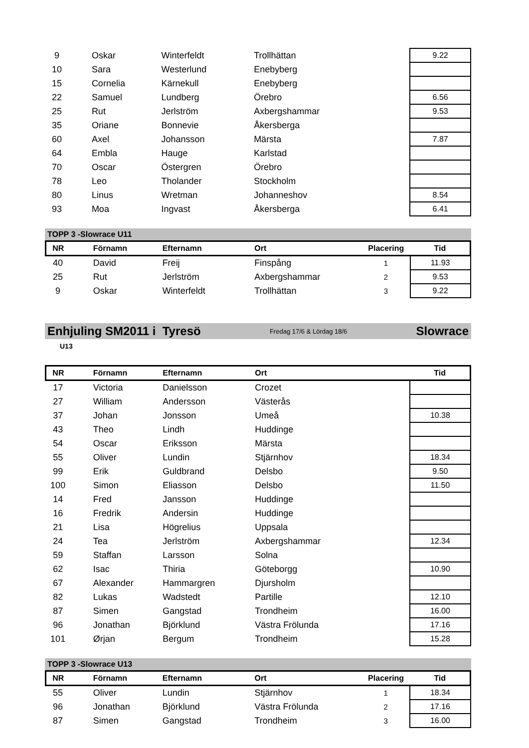| 9 | Oskar | Winterfeldt | Trollhättan | | 9.22 |
| 10 | Sara | Westerlund | Enebyberg | | |
| 15 | Cornelia | Kärnekull | Enebyberg | | |
| 22 | Samuel | Lundberg | Örebro | | 6.56 |
| 25 | Rut | Jerlström | Axbergshammar | | 9.53 |
| 35 | Oriane | Bonnevie | Åkersberga | | |
| 60 | Axel | Johansson | Märsta | | 7.87 |
| 64 | Embla | Hauge | Karlstad | | |
| 70 | Oscar | Östergren | Örebro | | |
| 78 | Leo | Tholander | Stockholm | | |
| 80 | Linus | Wretman | Johanneshov | | 8.54 |
| 93 | Moa | Ingvast | Åkersberga | | 6.41 |
TOPP 3 -Slowrace U11
| NR | Förnamn | Efternamn | Ort | Placering | Tid |
| --- | --- | --- | --- | --- | --- |
| 40 | David | Freij | Finspång | 1 | 11.93 |
| 25 | Rut | Jerlström | Axbergshammar | 2 | 9.53 |
| 9 | Oskar | Winterfeldt | Trollhättan | 3 | 9.22 |
Enhjuling SM2011 i Tyresö Fredag 17/6 & Lördag 18/6 Slowrace
U13
| NR | Förnamn | Efternamn | Ort | | Tid |
| --- | --- | --- | --- | --- | --- |
| 17 | Victoria | Danielsson | Crozet | | |
| 27 | William | Andersson | Västerås | | |
| 37 | Johan | Jonsson | Umeå | | 10.38 |
| 43 | Theo | Lindh | Huddinge | | |
| 54 | Oscar | Eriksson | Märsta | | |
| 55 | Oliver | Lundin | Stjärnhov | | 18.34 |
| 99 | Erik | Guldbrand | Delsbo | | 9.50 |
| 100 | Simon | Eliasson | Delsbo | | 11.50 |
| 14 | Fred | Jansson | Huddinge | | |
| 16 | Fredrik | Andersin | Huddinge | | |
| 21 | Lisa | Högrelius | Uppsala | | |
| 24 | Tea | Jerlström | Axbergshammar | | 12.34 |
| 59 | Staffan | Larsson | Solna | | |
| 62 | Isac | Thiria | Göteborgg | | 10.90 |
| 67 | Alexander | Hammargren | Djursholm | | |
| 82 | Lukas | Wadstedt | Partille | | 12.10 |
| 87 | Simen | Gangstad | Trondheim | | 16.00 |
| 96 | Jonathan | Björklund | Västra Frölunda | | 17.16 |
| 101 | Ørjan | Bergum | Trondheim | | 15.28 |
TOPP 3 -Slowrace U13
| NR | Förnamn | Efternamn | Ort | Placering | Tid |
| --- | --- | --- | --- | --- | --- |
| 55 | Oliver | Lundin | Stjärnhov | 1 | 18.34 |
| 96 | Jonathan | Björklund | Västra Frölunda | 2 | 17.16 |
| 87 | Simen | Gangstad | Trondheim | 3 | 16.00 |